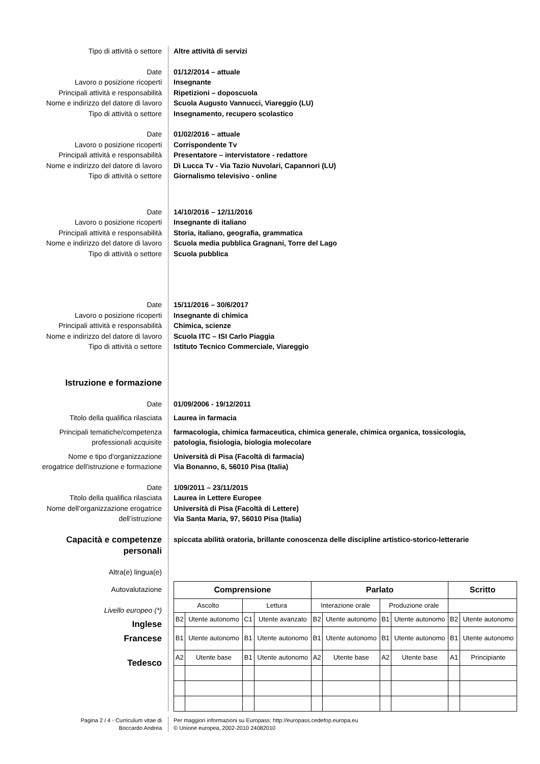Tipo di attività o settore Altre attività di servizi
Date
Lavoro o posizione ricoperti
Principali attività e responsabilità
Nome e indirizzo del datore di lavoro
Tipo di attività o settore
01/12/2014 – attuale
Insegnante
Ripetizioni – doposcuola
Scuola Augusto Vannucci, Viareggio (LU)
Insegnamento, recupero scolastico
Date
Lavoro o posizione ricoperti
Principali attività e responsabilità
Nome e indirizzo del datore di lavoro
Tipo di attività o settore
01/02/2016 – attuale
Corrispondente Tv
Presentatore – intervistatore - redattore
Dì Lucca Tv - Via Tazio Nuvolari, Capannori (LU)
Giornalismo televisivo - online
Date
Lavoro o posizione ricoperti
Principali attività e responsabilità
Nome e indirizzo del datore di lavoro
Tipo di attività o settore
14/10/2016 – 12/11/2016
Insegnante di italiano
Storia, italiano, geografia, grammatica
Scuola media pubblica Gragnani, Torre del Lago
Scuola pubblica
Date
Lavoro o posizione ricoperti
Principali attività e responsabilità
Nome e indirizzo del datore di lavoro
Tipo di attività o settore
15/11/2016 – 30/6/2017
Insegnante di chimica
Chimica, scienze
Scuola ITC – ISI Carlo Piaggia
Istituto Tecnico Commerciale, Viareggio
Istruzione e formazione
Date 01/09/2006 - 19/12/2011
Titolo della qualifica rilasciata Laurea in farmacia
Principali tematiche/competenza
professionali acquisite
farmacologia, chimica farmaceutica, chimica generale, chimica organica, tossicologia,
patologia, fisiologia, biologia molecolare
Nome e tipo d'organizzazione
erogatrice dell'istruzione e formazione
Università di Pisa (Facoltà di farmacia)
Via Bonanno, 6, 56010 Pisa (Italia)
Date
Titolo della qualifica rilasciata
Nome dell’organizzazione erogatrice
dell’istruzione
1/09/2011 – 23/11/2015
Laurea in Lettere Europee
Università di Pisa (Facoltà di Lettere)
Via Santa Maria, 97, 56010 Pisa (Italia)
Capacità e competenze
personali
spiccata abilità oratoria, brillante conoscenza delle discipline artistico-storico-letterarie
Altra(e) lingua(e)
Autovalutazione
Livello europeo (*)
Inglese
Francese
Tedesco
| Comprensione | | | | Parlato | | | | Scritto | |
| --- | --- | --- | --- | --- | --- | --- | --- | --- | --- |
| Ascolto | | Lettura | | Interazione orale | | Produzione orale | | | |
| B2 | Utente autonomo | C1 | Utente avanzato | B2 | Utente autonomo | B1 | Utente autonomo | B2 | Utente autonomo |
| B1 | Utente autonomo | B1 | Utente autonomo | B1 | Utente autonomo | B1 | Utente autonomo | B1 | Utente autonomo |
| A2 | Utente base | B1 | Utente autonomo | A2 | Utente base | A2 | Utente base | A1 | Principiante |
Pagina 2 / 4 - Curriculum vitae di
Boccardo Andrea
Per maggiori informazioni su Europass: http://europass.cedefop.europa.eu
© Unione europea, 2002-2010 24082010